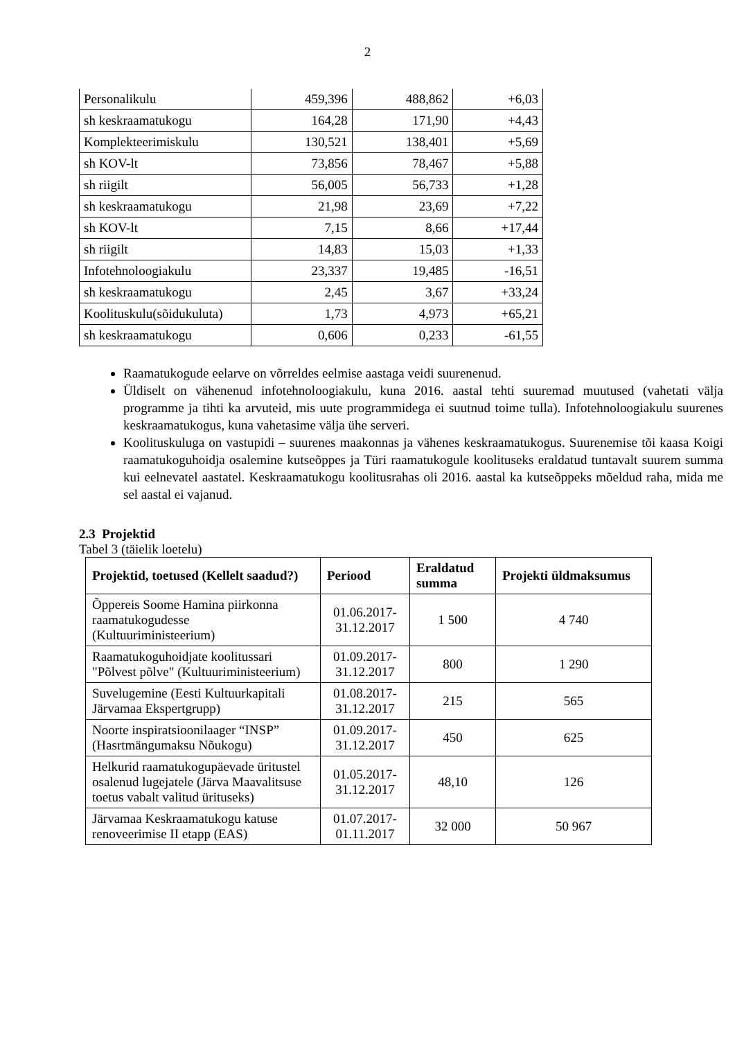2
| Personalikulu | 459,396 | 488,862 | +6,03 |
| sh keskraamatukogu | 164,28 | 171,90 | +4,43 |
| Komplekteerimiskulu | 130,521 | 138,401 | +5,69 |
| sh KOV-lt | 73,856 | 78,467 | +5,88 |
| sh riigilt | 56,005 | 56,733 | +1,28 |
| sh keskraamatukogu | 21,98 | 23,69 | +7,22 |
| sh KOV-lt | 7,15 | 8,66 | +17,44 |
| sh riigilt | 14,83 | 15,03 | +1,33 |
| Infotehnoloogiakulu | 23,337 | 19,485 | -16,51 |
| sh keskraamatukogu | 2,45 | 3,67 | +33,24 |
| Koolituskulu(sõidukuluta) | 1,73 | 4,973 | +65,21 |
| sh keskraamatukogu | 0,606 | 0,233 | -61,55 |
Raamatukogude eelarve on võrreldes eelmise aastaga veidi suurenenud.
Üldiselt on vähenenud infotehnoloogiakulu, kuna 2016. aastal tehti suuremad muutused (vahetati välja programme ja tihti ka arvuteid, mis uute programmidega ei suutnud toime tulla). Infotehnoloogiakulu suurenes keskraamatukogus, kuna vahetasime välja ühe serveri.
Koolituskuluga on vastupidi – suurenes maakonnas ja vähenes keskraamatukogus. Suurenemise tõi kaasa Koigi raamatukoguhoidja osalemine kutseõppes ja Türi raamatukogule koolituseks eraldatud tuntavalt suurem summa kui eelnevatel aastatel. Keskraamatukogu koolitusrahas oli 2016. aastal ka kutseõppeks mõeldud raha, mida me sel aastal ei vajanud.
2.3 Projektid
Tabel 3 (täielik loetelu)
| Projektid, toetused (Kellelt saadud?) | Periood | Eraldatud summa | Projekti üldmaksumus |
| --- | --- | --- | --- |
| Õppereis Soome Hamina piirkonna raamatukogudesse (Kultuuriministeerium) | 01.06.2017-31.12.2017 | 1 500 | 4 740 |
| Raamatukoguhoidjate koolitussari "Põlvest põlve" (Kultuuriministeerium) | 01.09.2017-31.12.2017 | 800 | 1 290 |
| Suvelugemine (Eesti Kultuurkapitali Järvamaa Ekspertgrupp) | 01.08.2017-31.12.2017 | 215 | 565 |
| Noorte inspiratsioonilaager “INSP” (Hasrtmängumaksu Nõukogu) | 01.09.2017-31.12.2017 | 450 | 625 |
| Helkurid raamatukogupäevade üritustel osalenud lugejatele (Järva Maavalitsuse toetus vabalt valitud ürituseks) | 01.05.2017-31.12.2017 | 48,10 | 126 |
| Järvamaa Keskraamatukogu katuse renoveerimise II etapp (EAS) | 01.07.2017-01.11.2017 | 32 000 | 50 967 |